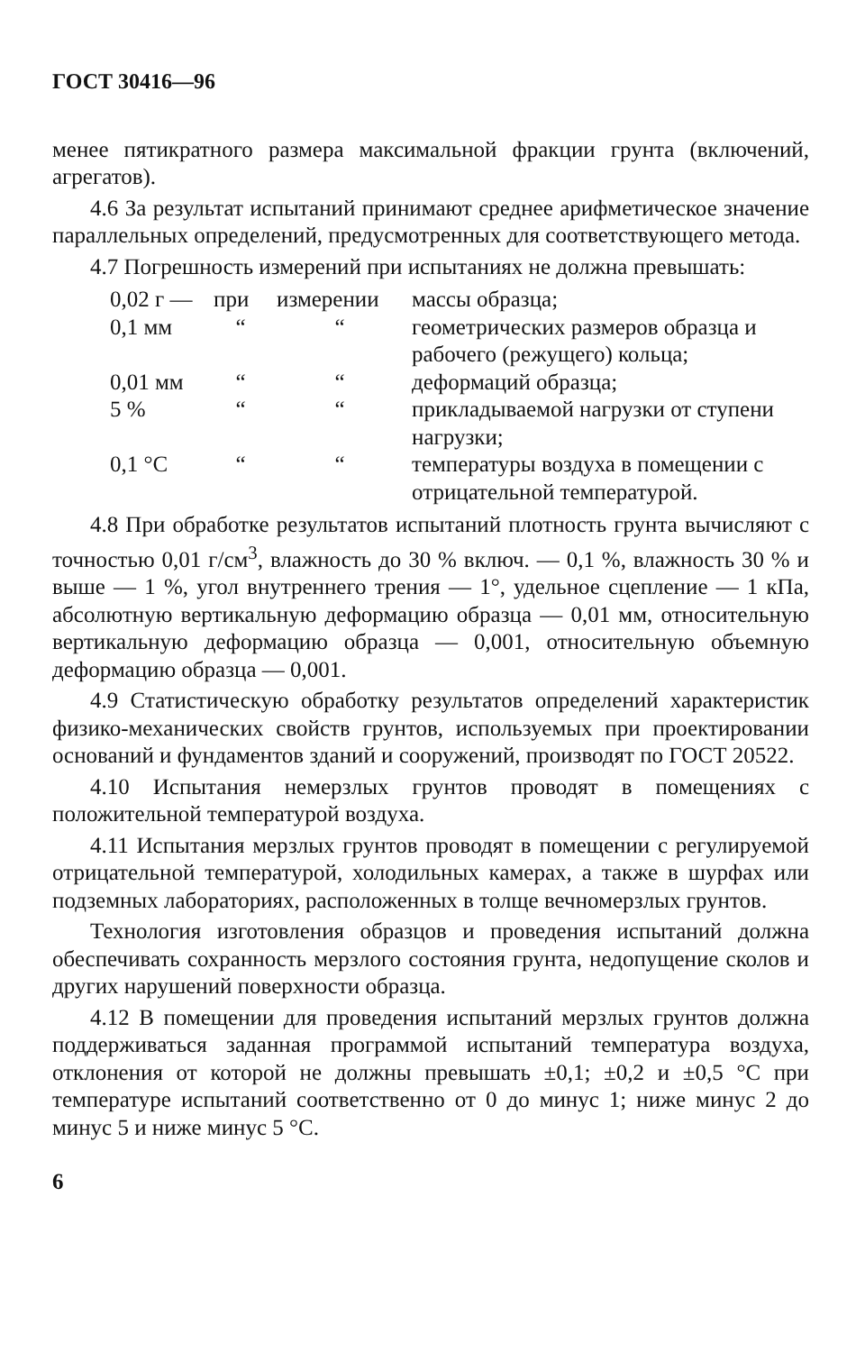ГОСТ 30416—96
менее пятикратного размера максимальной фракции грунта (включений, агрегатов).
4.6 За результат испытаний принимают среднее арифметическое значение параллельных определений, предусмотренных для соответствующего метода.
4.7 Погрешность измерений при испытаниях не должна превышать:
| 0,02 г — | при | измерении | массы образца; |
| 0,1 мм | “ | “ | геометрических размеров образца и рабочего (режущего) кольца; |
| 0,01 мм | “ | “ | деформаций образца; |
| 5 % | “ | “ | прикладываемой нагрузки от ступени нагрузки; |
| 0,1 °С | “ | “ | температуры воздуха в помещении с отрицательной температурой. |
4.8 При обработке результатов испытаний плотность грунта вычисляют с точностью 0,01 г/см<sup>3</sup>, влажность до 30 % включ. — 0,1 %, влажность 30 % и выше — 1 %, угол внутреннего трения — 1°, удельное сцепление — 1 кПа, абсолютную вертикальную деформацию образца — 0,01 мм, относительную вертикальную деформацию образца — 0,001, относительную объемную деформацию образца — 0,001.
4.9 Статистическую обработку результатов определений характеристик физико-механических свойств грунтов, используемых при проектировании оснований и фундаментов зданий и сооружений, производят по ГОСТ 20522.
4.10 Испытания немерзлых грунтов проводят в помещениях с положительной температурой воздуха.
4.11 Испытания мерзлых грунтов проводят в помещении с регулируемой отрицательной температурой, холодильных камерах, а также в шурфах или подземных лабораториях, расположенных в толще вечномерзлых грунтов.
Технология изготовления образцов и проведения испытаний должна обеспечивать сохранность мерзлого состояния грунта, недопущение сколов и других нарушений поверхности образца.
4.12 В помещении для проведения испытаний мерзлых грунтов должна поддерживаться заданная программой испытаний температура воздуха, отклонения от которой не должны превышать ±0,1; ±0,2 и ±0,5 °С при температуре испытаний соответственно от 0 до минус 1; ниже минус 2 до минус 5 и ниже минус 5 °С.
6